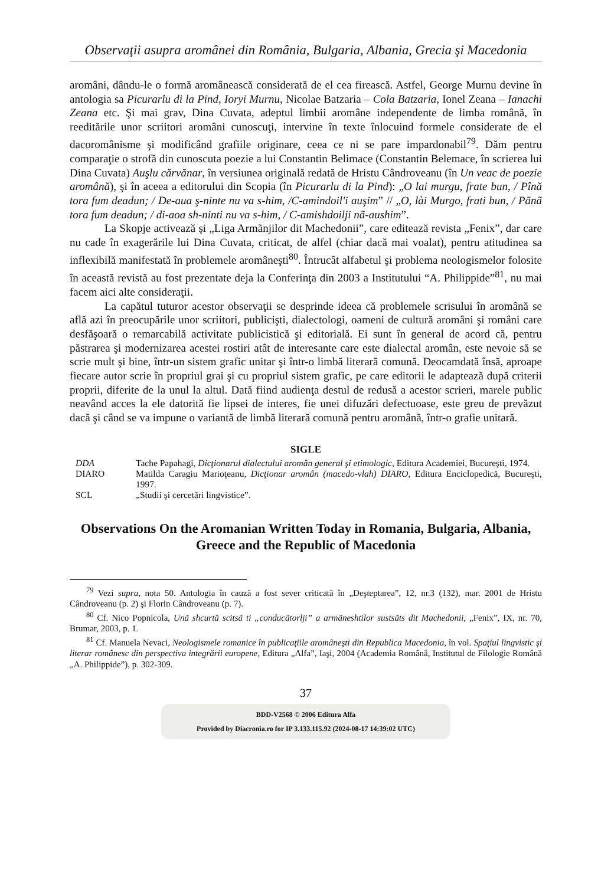Observaţii asupra aromânei din România, Bulgaria, Albania, Grecia şi Macedonia
aromâni, dându-le o formă aromânească considerată de el cea firească. Astfel, George Murnu devine în antologia sa Picurarlu di la Pind, Ioryi Murnu, Nicolae Batzaria – Cola Batzaria, Ionel Zeana – Ianachi Zeana etc. Şi mai grav, Dina Cuvata, adeptul limbii aromâne independente de limba română, în reeditările unor scriitori aromâni cunoscuţi, intervine în texte înlocuind formele considerate de el dacoromânisme şi modificând grafiile originare, ceea ce ni se pare impardonabil<sup>79</sup>. Dăm pentru comparaţie o strofă din cunoscuta poezie a lui Constantin Belimace (Constantin Belemace, în scrierea lui Dina Cuvata) Auşlu cărvănar, în versiunea originală redată de Hristu Cândroveanu (în Un veac de poezie aromână), şi în aceea a editorului din Scopia (în Picurarlu di la Pind): „O lai murgu, frate bun, / Pînă tora fum deadun; / De-aua ş-ninte nu va s-him, /C-amindoil'i auşim” // „O, lài Murgo, frati bun, / Pãnã tora fum deadun; / di-aoa sh-ninti nu va s-him, / C-amishdoilji nã-aushim”.
La Skopje activează şi „Liga Armãnjilor dit Machedonii”, care editează revista „Fenix”, dar care nu cade în exagerările lui Dina Cuvata, criticat, de alfel (chiar dacă mai voalat), pentru atitudinea sa inflexibilă manifestată în problemele aromâneşti<sup>80</sup>. Întrucât alfabetul şi problema neologismelor folosite în această revistă au fost prezentate deja la Conferinţa din 2003 a Institutului “A. Philippide”<sup>81</sup>, nu mai facem aici alte consideraţii.
La capătul tuturor acestor observaţii se desprinde ideea că problemele scrisului în aromână se află azi în preocupările unor scriitori, publicişti, dialectologi, oameni de cultură aromâni şi români care desfăşoară o remarcabilă activitate publicistică şi editorială. Ei sunt în general de acord că, pentru păstrarea şi modernizarea acestei rostiri atât de interesante care este dialectal aromân, este nevoie să se scrie mult şi bine, într-un sistem grafic unitar şi într-o limbă literară comună. Deocamdată însă, aproape fiecare autor scrie în propriul grai şi cu propriul sistem grafic, pe care editorii le adaptează după criterii proprii, diferite de la unul la altul. Dată fiind audienţa destul de redusă a acestor scrieri, marele public neavând acces la ele datorită fie lipsei de interes, fie unei difuzări defectuoase, este greu de prevăzut dacă şi când se va impune o variantă de limbă literară comună pentru aromână, într-o grafie unitară.
SIGLE
| DDA | Tache Papahagi, Dicţionarul dialectului aromân general şi etimologic , Editura Academiei, Bucureşti, 1974. |
| DIARO | Matilda Caragiu Marioţeanu, Dicţionar aromân (macedo-vlah) DIARO , Editura Enciclopedică, Bucureşti, 1997. |
| SCL | „Studii şi cercetări lingvistice”. |
Observations On the Aromanian Written Today in Romania, Bulgaria, Albania, Greece and the Republic of Macedonia
<sup>79</sup> Vezi supra, nota 50. Antologia în cauză a fost sever criticată în „Deşteptarea”, 12, nr.3 (132), mar. 2001 de Hristu Cândroveanu (p. 2) şi Florin Cândroveanu (p. 7).
<sup>80</sup> Cf. Nico Popnicola, Unã shcurtă scitsã ti „conducãtorlji” a armãneshtilor sustsãts dit Machedonii, „Fenix”, IX, nr. 70, Brumar, 2003, p. 1.
<sup>81</sup> Cf. Manuela Nevaci, Neologismele romanice în publicaţiile aromâneşti din Republica Macedonia, în vol. Spaţiul lingvistic şi literar românesc din perspectiva integrării europene, Editura „Alfa”, Iaşi, 2004 (Academia Română, Institutul de Filologie Română „A. Philippide”), p. 302-309.
37
BDD-V2568 © 2006 Editura Alfa
Provided by Diacronia.ro for IP 3.133.115.92 (2024-08-17 14:39:02 UTC)